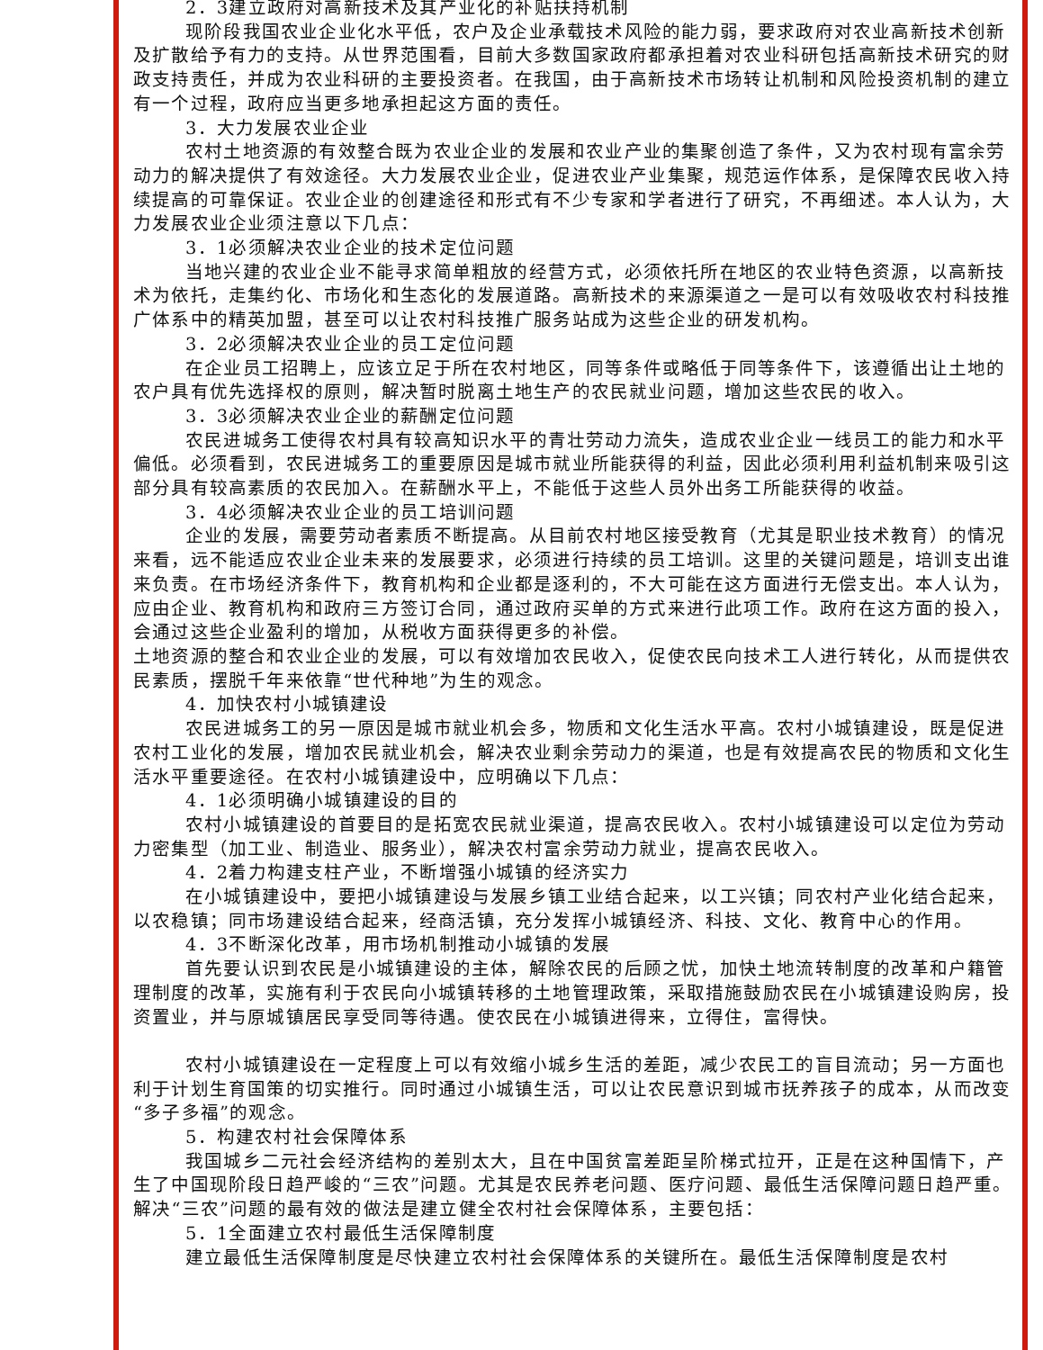2．3建立政府对高新技术及其产业化的补贴扶持机制
现阶段我国农业企业化水平低，农户及企业承载技术风险的能力弱，要求政府对农业高新技术创新及扩散给予有力的支持。从世界范围看，目前大多数国家政府都承担着对农业科研包括高新技术研究的财政支持责任，并成为农业科研的主要投资者。在我国，由于高新技术市场转让机制和风险投资机制的建立有一个过程，政府应当更多地承担起这方面的责任。
3．大力发展农业企业
农村土地资源的有效整合既为农业企业的发展和农业产业的集聚创造了条件，又为农村现有富余劳动力的解决提供了有效途径。大力发展农业企业，促进农业产业集聚，规范运作体系，是保障农民收入持续提高的可靠保证。农业企业的创建途径和形式有不少专家和学者进行了研究，不再细述。本人认为，大力发展农业企业须注意以下几点：
3．1必须解决农业企业的技术定位问题
当地兴建的农业企业不能寻求简单粗放的经营方式，必须依托所在地区的农业特色资源，以高新技术为依托，走集约化、市场化和生态化的发展道路。高新技术的来源渠道之一是可以有效吸收农村科技推广体系中的精英加盟，甚至可以让农村科技推广服务站成为这些企业的研发机构。
3．2必须解决农业企业的员工定位问题
在企业员工招聘上，应该立足于所在农村地区，同等条件或略低于同等条件下，该遵循出让土地的农户具有优先选择权的原则，解决暂时脱离土地生产的农民就业问题，增加这些农民的收入。
3．3必须解决农业企业的薪酬定位问题
农民进城务工使得农村具有较高知识水平的青壮劳动力流失，造成农业企业一线员工的能力和水平偏低。必须看到，农民进城务工的重要原因是城市就业所能获得的利益，因此必须利用利益机制来吸引这部分具有较高素质的农民加入。在薪酬水平上，不能低于这些人员外出务工所能获得的收益。
3．4必须解决农业企业的员工培训问题
企业的发展，需要劳动者素质不断提高。从目前农村地区接受教育（尤其是职业技术教育）的情况来看，远不能适应农业企业未来的发展要求，必须进行持续的员工培训。这里的关键问题是，培训支出谁来负责。在市场经济条件下，教育机构和企业都是逐利的，不大可能在这方面进行无偿支出。本人认为，应由企业、教育机构和政府三方签订合同，通过政府买单的方式来进行此项工作。政府在这方面的投入，会通过这些企业盈利的增加，从税收方面获得更多的补偿。
土地资源的整合和农业企业的发展，可以有效增加农民收入，促使农民向技术工人进行转化，从而提供农民素质，摆脱千年来依靠“世代种地”为生的观念。
4．加快农村小城镇建设
农民进城务工的另一原因是城市就业机会多，物质和文化生活水平高。农村小城镇建设，既是促进农村工业化的发展，增加农民就业机会，解决农业剩余劳动力的渠道，也是有效提高农民的物质和文化生活水平重要途径。在农村小城镇建设中，应明确以下几点：
4．1必须明确小城镇建设的目的
农村小城镇建设的首要目的是拓宽农民就业渠道，提高农民收入。农村小城镇建设可以定位为劳动力密集型（加工业、制造业、服务业），解决农村富余劳动力就业，提高农民收入。
4．2着力构建支柱产业，不断增强小城镇的经济实力
在小城镇建设中，要把小城镇建设与发展乡镇工业结合起来，以工兴镇；同农村产业化结合起来，以农稳镇；同市场建设结合起来，经商活镇，充分发挥小城镇经济、科技、文化、教育中心的作用。
4．3不断深化改革，用市场机制推动小城镇的发展
首先要认识到农民是小城镇建设的主体，解除农民的后顾之忧，加快土地流转制度的改革和户籍管理制度的改革，实施有利于农民向小城镇转移的土地管理政策，采取措施鼓励农民在小城镇建设购房，投资置业，并与原城镇居民享受同等待遇。使农民在小城镇进得来，立得住，富得快。
农村小城镇建设在一定程度上可以有效缩小城乡生活的差距，减少农民工的盲目流动；另一方面也利于计划生育国策的切实推行。同时通过小城镇生活，可以让农民意识到城市抚养孩子的成本，从而改变“多子多福”的观念。
5．构建农村社会保障体系
我国城乡二元社会经济结构的差别太大，且在中国贫富差距呈阶梯式拉开，正是在这种国情下，产生了中国现阶段日趋严峻的“三农”问题。尤其是农民养老问题、医疗问题、最低生活保障问题日趋严重。解决“三农”问题的最有效的做法是建立健全农村社会保障体系，主要包括：
5．1全面建立农村最低生活保障制度
建立最低生活保障制度是尽快建立农村社会保障体系的关键所在。最低生活保障制度是农村